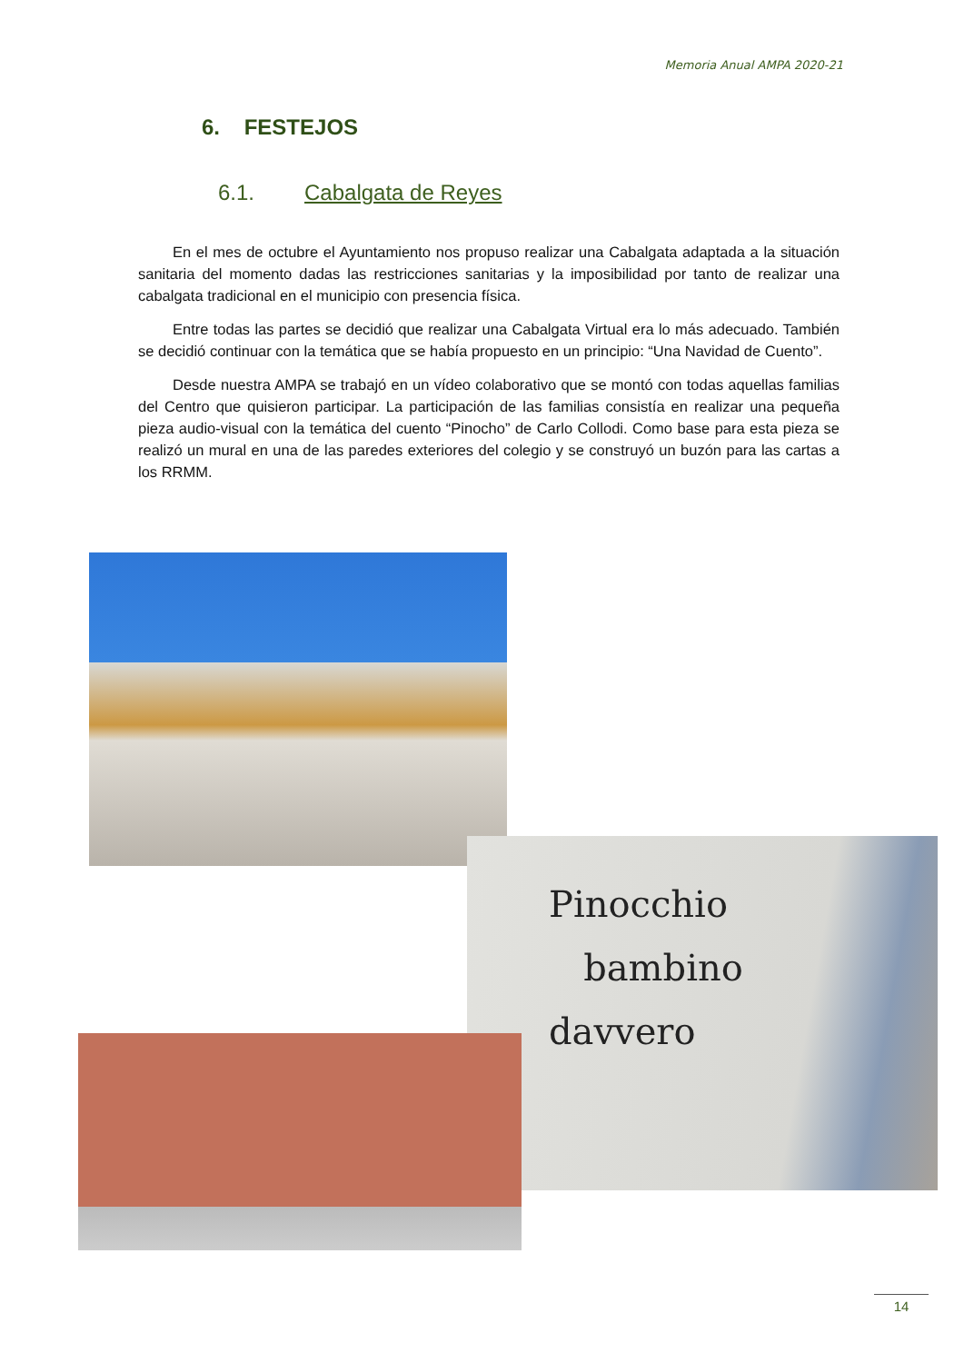Memoria Anual AMPA 2020-21
6. FESTEJOS
6.1. Cabalgata de Reyes
En el mes de octubre el Ayuntamiento nos propuso realizar una Cabalgata adaptada a la situación sanitaria del momento dadas las restricciones sanitarias y la imposibilidad por tanto de realizar una cabalgata tradicional en el municipio con presencia física.
Entre todas las partes se decidió que realizar una Cabalgata Virtual era lo más adecuado. También se decidió continuar con la temática que se había propuesto en un principio: “Una Navidad de Cuento”.
Desde nuestra AMPA se trabajó en un vídeo colaborativo que se montó con todas aquellas familias del Centro que quisieron participar. La participación de las familias consistía en realizar una pequeña pieza audio-visual con la temática del cuento “Pinocho” de Carlo Collodi. Como base para esta pieza se realizó un mural en una de las paredes exteriores del colegio y se construyó un buzón para las cartas a los RRMM.
Pinocchio
bambino
davvero
14